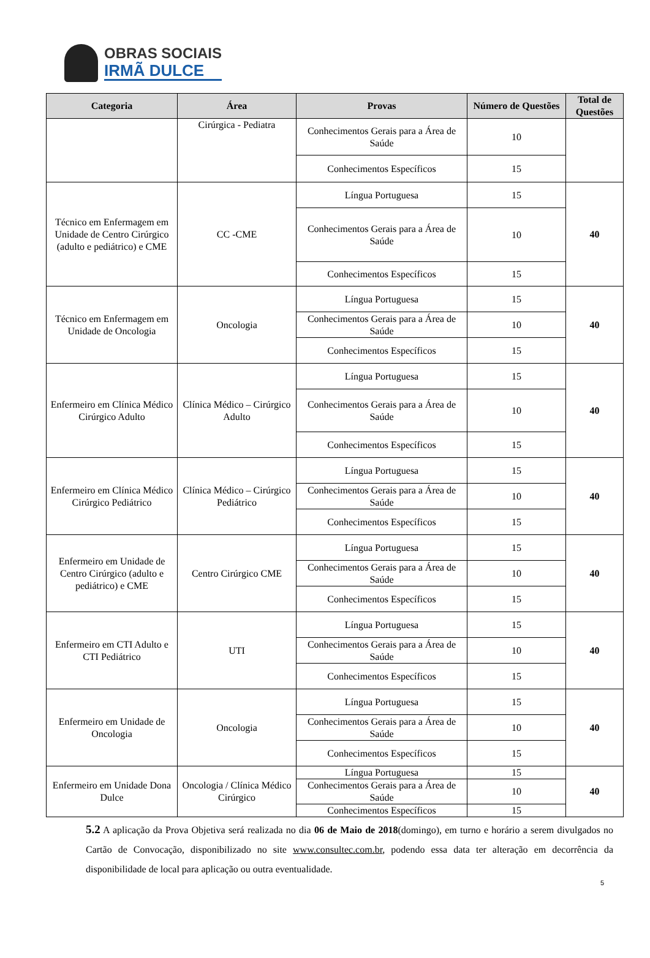OBRAS SOCIAIS
IRMÃ DULCE
| Categoria | Área | Provas | Número de Questões | Total de Questões |
| --- | --- | --- | --- | --- |
| | Cirúrgica - Pediatra | Conhecimentos Gerais para a Área de Saúde | 10 | |
| | | Conhecimentos Específicos | 15 | |
| Técnico em Enfermagem em Unidade de Centro Cirúrgico (adulto e pediátrico) e CME | CC -CME | Língua Portuguesa | 15 | 40 |
| | | Conhecimentos Gerais para a Área de Saúde | 10 | |
| | | Conhecimentos Específicos | 15 | |
| Técnico em Enfermagem em Unidade de Oncologia | Oncologia | Língua Portuguesa | 15 | 40 |
| | | Conhecimentos Gerais para a Área de Saúde | 10 | |
| | | Conhecimentos Específicos | 15 | |
| Enfermeiro em Clínica Médico Cirúrgico Adulto | Clínica Médico – Cirúrgico Adulto | Língua Portuguesa | 15 | 40 |
| | | Conhecimentos Gerais para a Área de Saúde | 10 | |
| | | Conhecimentos Específicos | 15 | |
| Enfermeiro em Clínica Médico Cirúrgico Pediátrico | Clínica Médico – Cirúrgico Pediátrico | Língua Portuguesa | 15 | 40 |
| | | Conhecimentos Gerais para a Área de Saúde | 10 | |
| | | Conhecimentos Específicos | 15 | |
| Enfermeiro em Unidade de Centro Cirúrgico (adulto e pediátrico) e CME | Centro Cirúrgico CME | Língua Portuguesa | 15 | 40 |
| | | Conhecimentos Gerais para a Área de Saúde | 10 | |
| | | Conhecimentos Específicos | 15 | |
| Enfermeiro em CTI Adulto e CTI Pediátrico | UTI | Língua Portuguesa | 15 | 40 |
| | | Conhecimentos Gerais para a Área de Saúde | 10 | |
| | | Conhecimentos Específicos | 15 | |
| Enfermeiro em Unidade de Oncologia | Oncologia | Língua Portuguesa | 15 | 40 |
| | | Conhecimentos Gerais para a Área de Saúde | 10 | |
| | | Conhecimentos Específicos | 15 | |
| Enfermeiro em Unidade Dona Dulce | Oncologia / Clínica Médico Cirúrgico | Língua Portuguesa | 15 | 40 |
| | | Conhecimentos Gerais para a Área de Saúde | 10 | |
| | | Conhecimentos Específicos | 15 | |
5.2 A aplicação da Prova Objetiva será realizada no dia 06 de Maio de 2018(domingo), em turno e horário a serem divulgados no Cartão de Convocação, disponibilizado no site www.consultec.com.br, podendo essa data ter alteração em decorrência da disponibilidade de local para aplicação ou outra eventualidade.
5